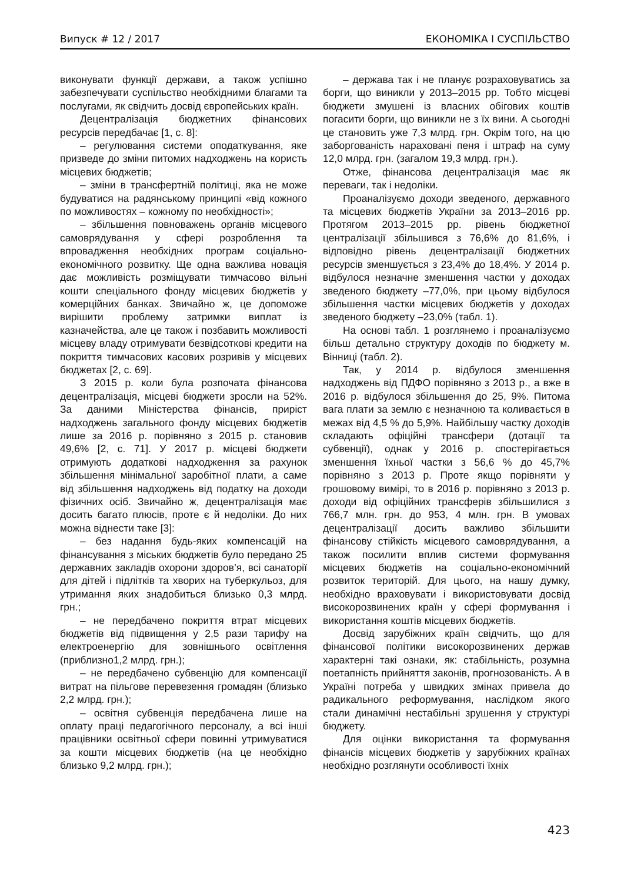Випуск # 12 / 2017 ЕКОНОМІКА І СУСПІЛЬСТВО
виконувати функції держави, а також успішно забезпечувати суспільство необхідними благами та послугами, як свідчить досвід європейських країн.
Децентралізація бюджетних фінансових ресурсів передбачає [1, с. 8]:
– регулювання системи оподаткування, яке призведе до зміни питомих надходжень на користь місцевих бюджетів;
– зміни в трансфертній політиці, яка не може будуватися на радянському принципі «від кожного по можливостях – кожному по необхідності»;
– збільшення повноважень органів місцевого самоврядування у сфері розроблення та впровадження необхідних програм соціально-економічного розвитку. Ще одна важлива новація дає можливість розміщувати тимчасово вільні кошти спеціального фонду місцевих бюджетів у комерційних банках. Звичайно ж, це допоможе вирішити проблему затримки виплат із казначейства, але це також і позбавить можливості місцеву владу отримувати безвідсоткові кредити на покриття тимчасових касових розривів у місцевих бюджетах [2, с. 69].
З 2015 р. коли була розпочата фінансова децентралізація, місцеві бюджети зросли на 52%. За даними Міністерства фінансів, приріст надходжень загального фонду місцевих бюджетів лише за 2016 р. порівняно з 2015 р. становив 49,6% [2, с. 71]. У 2017 р. місцеві бюджети отримують додаткові надходження за рахунок збільшення мінімальної заробітної плати, а саме від збільшення надходжень від податку на доходи фізичних осіб. Звичайно ж, децентралізація має досить багато плюсів, проте є й недоліки. До них можна віднести таке [3]:
– без надання будь-яких компенсацій на фінансування з міських бюджетів було передано 25 державних закладів охорони здоров’я, всі санаторії для дітей і підлітків та хворих на туберкульоз, для утримання яких знадобиться близько 0,3 млрд. грн.;
– не передбачено покриття втрат місцевих бюджетів від підвищення у 2,5 рази тарифу на електроенергію для зовнішнього освітлення (приблизно1,2 млрд. грн.);
– не передбачено субвенцію для компенсації витрат на пільгове перевезення громадян (близько 2,2 млрд. грн.);
– освітня субвенція передбачена лише на оплату праці педагогічного персоналу, а всі інші працівники освітньої сфери повинні утримуватися за кошти місцевих бюджетів (на це необхідно близько 9,2 млрд. грн.);
– держава так і не планує розраховуватись за борги, що виникли у 2013–2015 рр. Тобто місцеві бюджети змушені із власних обігових коштів погасити борги, що виникли не з їх вини. А сьогодні це становить уже 7,3 млрд. грн. Окрім того, на цю заборгованість нараховані пеня і штраф на суму 12,0 млрд. грн. (загалом 19,3 млрд. грн.).
Отже, фінансова децентралізація має як переваги, так і недоліки.
Проаналізуємо доходи зведеного, державного та місцевих бюджетів України за 2013–2016 рр. Протягом 2013–2015 рр. рівень бюджетної централізації збільшився з 76,6% до 81,6%, і відповідно рівень децентралізації бюджетних ресурсів зменшується з 23,4% до 18,4%. У 2014 р. відбулося незначне зменшення частки у доходах зведеного бюджету –77,0%, при цьому відбулося збільшення частки місцевих бюджетів у доходах зведеного бюджету –23,0% (табл. 1).
На основі табл. 1 розглянемо і проаналізуємо більш детально структуру доходів по бюджету м. Вінниці (табл. 2).
Так, у 2014 р. відбулося зменшення надходжень від ПДФО порівняно з 2013 р., а вже в 2016 р. відбулося збільшення до 25, 9%. Питома вага плати за землю є незначною та коливається в межах від 4,5 % до 5,9%. Найбільшу частку доходів складають офіційні трансфери (дотації та субвенції), однак у 2016 р. спостерігається зменшення їхньої частки з 56,6 % до 45,7% порівняно з 2013 р. Проте якщо порівняти у грошовому вимірі, то в 2016 р. порівняно з 2013 р. доходи від офіційних трансферів збільшилися з 766,7 млн. грн. до 953, 4 млн. грн. В умовах децентралізації досить важливо збільшити фінансову стійкість місцевого самоврядування, а також посилити вплив системи формування місцевих бюджетів на соціально-економічний розвиток територій. Для цього, на нашу думку, необхідно враховувати і використовувати досвід високорозвинених країн у сфері формування і використання коштів місцевих бюджетів.
Досвід зарубіжних країн свідчить, що для фінансової політики високорозвинених держав характерні такі ознаки, як: стабільність, розумна поетапність прийняття законів, прогнозованість. А в Україні потреба у швидких змінах привела до радикального реформування, наслідком якого стали динамічні нестабільні зрушення у структурі бюджету.
Для оцінки використання та формування фінансів місцевих бюджетів у зарубіжних країнах необхідно розглянути особливості їхніх
423